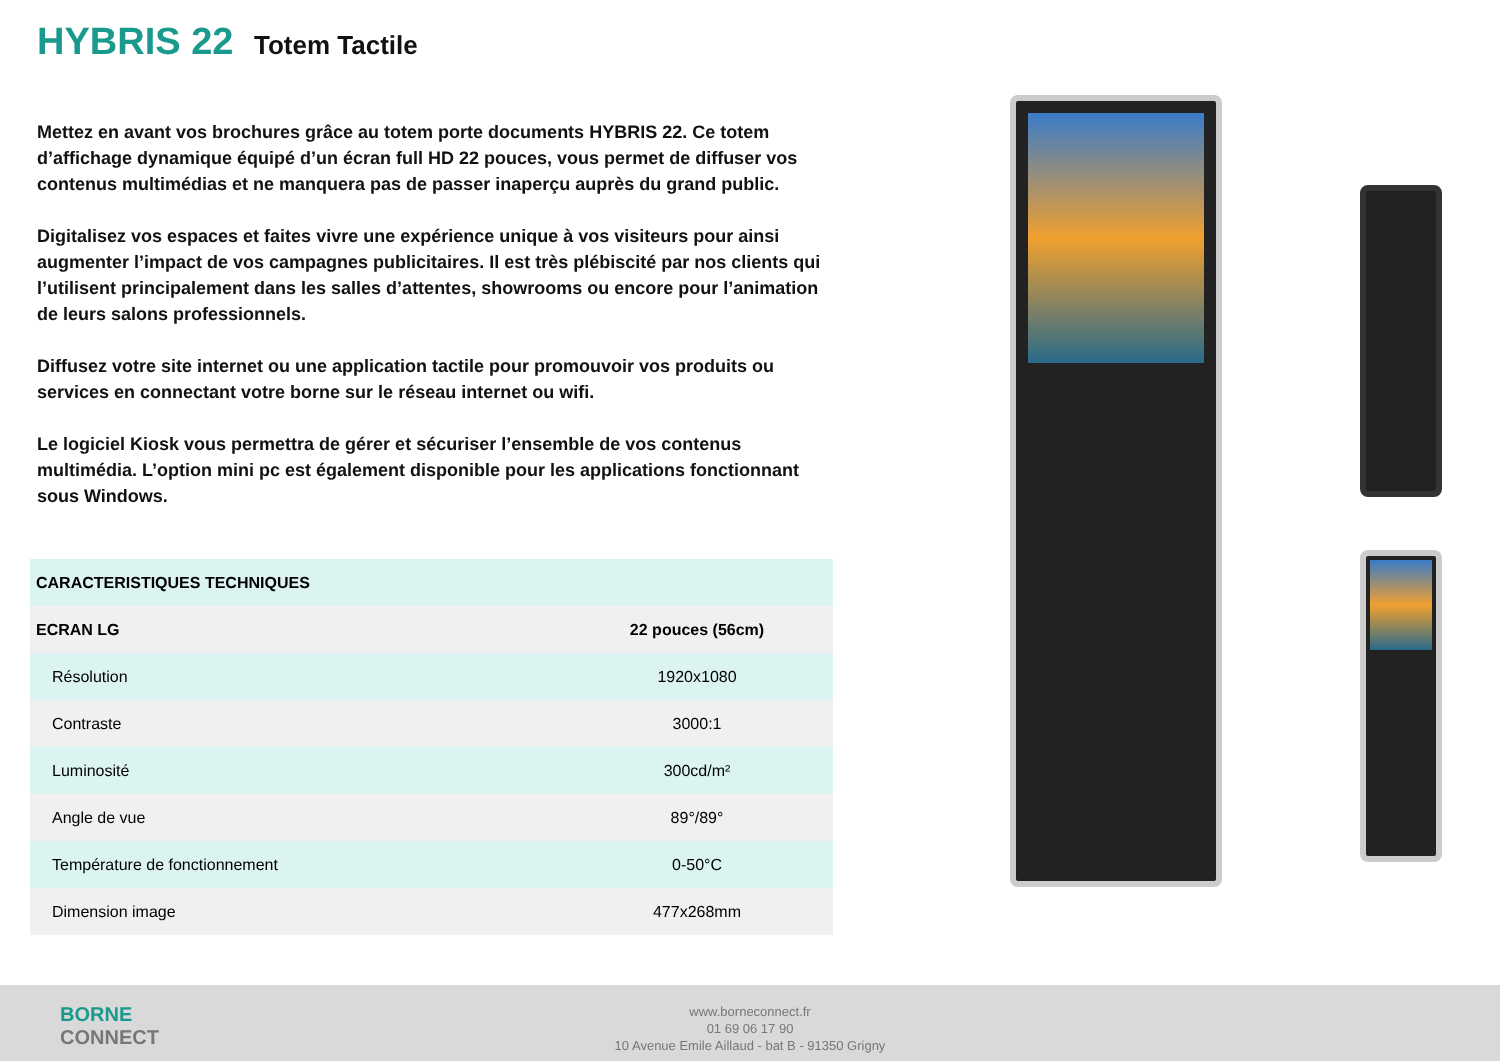HYBRIS 22 Totem Tactile
Mettez en avant vos brochures grâce au totem porte documents HYBRIS 22. Ce totem d’affichage dynamique équipé d’un écran full HD 22 pouces, vous permet de diffuser vos contenus multimédias et ne manquera pas de passer inaperçu auprès du grand public.
Digitalisez vos espaces et faites vivre une expérience unique à vos visiteurs pour ainsi augmenter l’impact de vos campagnes publicitaires. Il est très plébiscité par nos clients qui l’utilisent principalement dans les salles d’attentes, showrooms ou encore pour l’animation de leurs salons professionnels.
Diffusez votre site internet ou une application tactile pour promouvoir vos produits ou services en connectant votre borne sur le réseau internet ou wifi.
Le logiciel Kiosk vous permettra de gérer et sécuriser l’ensemble de vos contenus multimédia. L’option mini pc est également disponible pour les applications fonctionnant sous Windows.
| CARACTERISTIQUES TECHNIQUES | |
| ECRAN LG | 22 pouces (56cm) |
| Résolution | 1920x1080 |
| Contraste | 3000:1 |
| Luminosité | 300cd/m² |
| Angle de vue | 89°/89° |
| Température de fonctionnement | 0-50°C |
| Dimension image | 477x268mm |
BORNE
CONNECT
www.borneconnect.fr
01 69 06 17 90
10 Avenue Emile Aillaud - bat B - 91350 Grigny